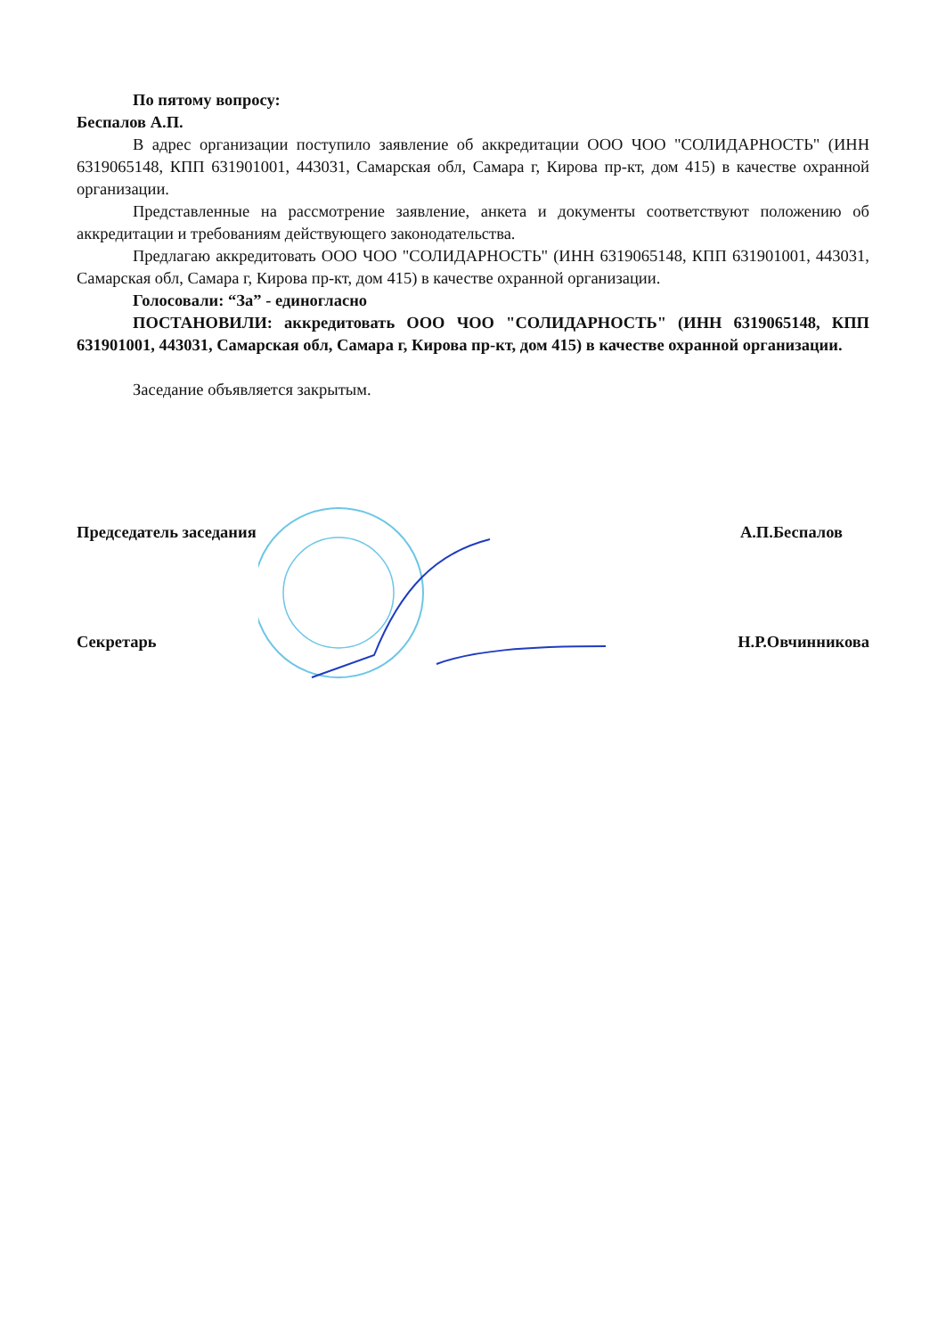По пятому вопросу:
Беспалов А.П.
В адрес организации поступило заявление об аккредитации ООО ЧОО "СОЛИДАРНОСТЬ" (ИНН 6319065148, КПП 631901001, 443031, Самарская обл, Самара г, Кирова пр-кт, дом 415) в качестве охранной организации.
Представленные на рассмотрение заявление, анкета и документы соответствуют положению об аккредитации и требованиям действующего законодательства.
Предлагаю аккредитовать ООО ЧОО "СОЛИДАРНОСТЬ" (ИНН 6319065148, КПП 631901001, 443031, Самарская обл, Самара г, Кирова пр-кт, дом 415) в качестве охранной организации.
Голосовали: “За” - единогласно
ПОСТАНОВИЛИ: аккредитовать ООО ЧОО "СОЛИДАРНОСТЬ" (ИНН 6319065148, КПП 631901001, 443031, Самарская обл, Самара г, Кирова пр-кт, дом 415) в качестве охранной организации.
Заседание объявляется закрытым.
Председатель заседания А.П.Беспалов
Секретарь Н.Р.Овчинникова